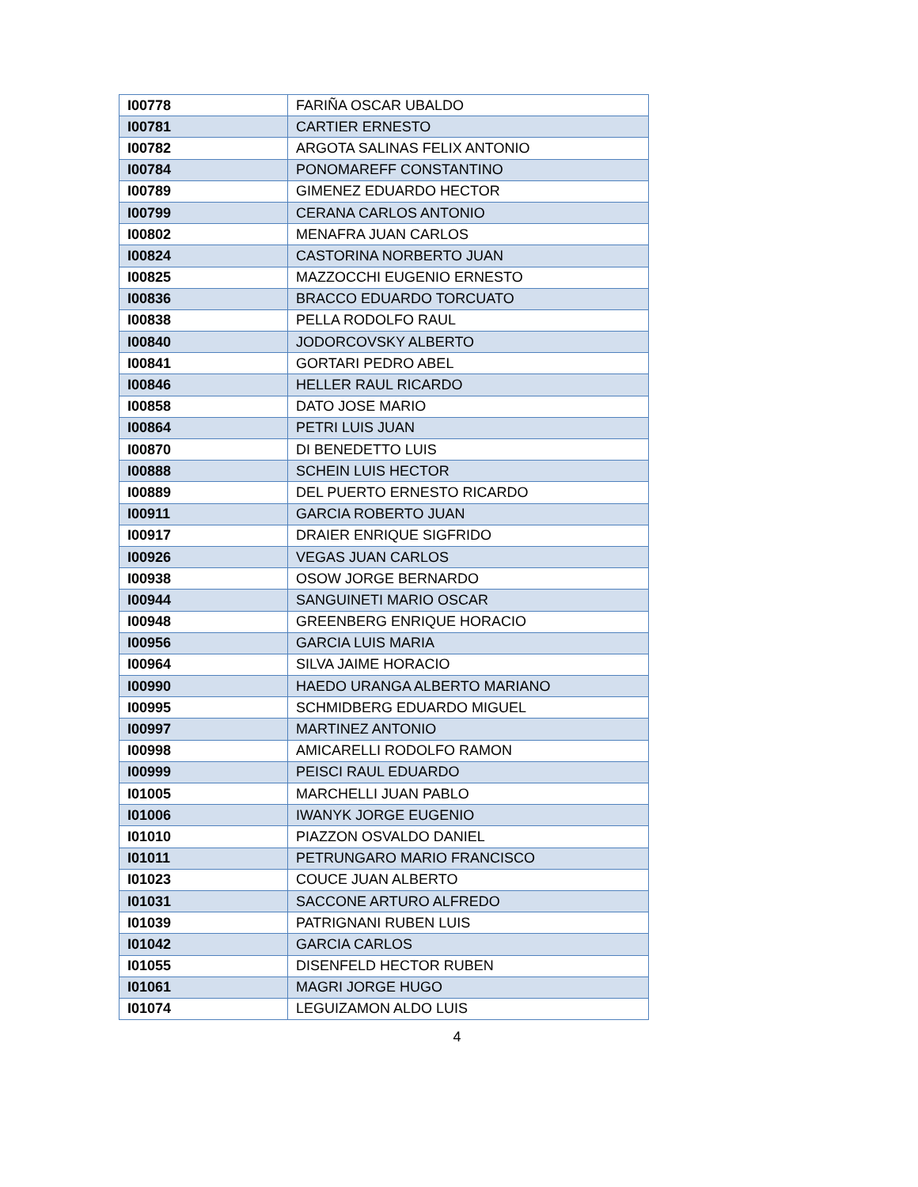| I00778 | FARIÑA OSCAR UBALDO |
| I00781 | CARTIER ERNESTO |
| I00782 | ARGOTA SALINAS FELIX ANTONIO |
| I00784 | PONOMAREFF CONSTANTINO |
| I00789 | GIMENEZ EDUARDO HECTOR |
| I00799 | CERANA CARLOS ANTONIO |
| I00802 | MENAFRA JUAN CARLOS |
| I00824 | CASTORINA NORBERTO JUAN |
| I00825 | MAZZOCCHI EUGENIO ERNESTO |
| I00836 | BRACCO EDUARDO TORCUATO |
| I00838 | PELLA RODOLFO RAUL |
| I00840 | JODORCOVSKY ALBERTO |
| I00841 | GORTARI PEDRO ABEL |
| I00846 | HELLER RAUL RICARDO |
| I00858 | DATO JOSE MARIO |
| I00864 | PETRI LUIS JUAN |
| I00870 | DI BENEDETTO LUIS |
| I00888 | SCHEIN LUIS HECTOR |
| I00889 | DEL PUERTO ERNESTO RICARDO |
| I00911 | GARCIA ROBERTO JUAN |
| I00917 | DRAIER ENRIQUE SIGFRIDO |
| I00926 | VEGAS JUAN CARLOS |
| I00938 | OSOW JORGE BERNARDO |
| I00944 | SANGUINETI MARIO OSCAR |
| I00948 | GREENBERG ENRIQUE HORACIO |
| I00956 | GARCIA LUIS MARIA |
| I00964 | SILVA JAIME HORACIO |
| I00990 | HAEDO URANGA ALBERTO MARIANO |
| I00995 | SCHMIDBERG EDUARDO MIGUEL |
| I00997 | MARTINEZ ANTONIO |
| I00998 | AMICARELLI RODOLFO RAMON |
| I00999 | PEISCI RAUL EDUARDO |
| I01005 | MARCHELLI JUAN PABLO |
| I01006 | IWANYK JORGE EUGENIO |
| I01010 | PIAZZON OSVALDO DANIEL |
| I01011 | PETRUNGARO MARIO FRANCISCO |
| I01023 | COUCE JUAN ALBERTO |
| I01031 | SACCONE ARTURO ALFREDO |
| I01039 | PATRIGNANI RUBEN LUIS |
| I01042 | GARCIA CARLOS |
| I01055 | DISENFELD HECTOR RUBEN |
| I01061 | MAGRI JORGE HUGO |
| I01074 | LEGUIZAMON ALDO LUIS |
4